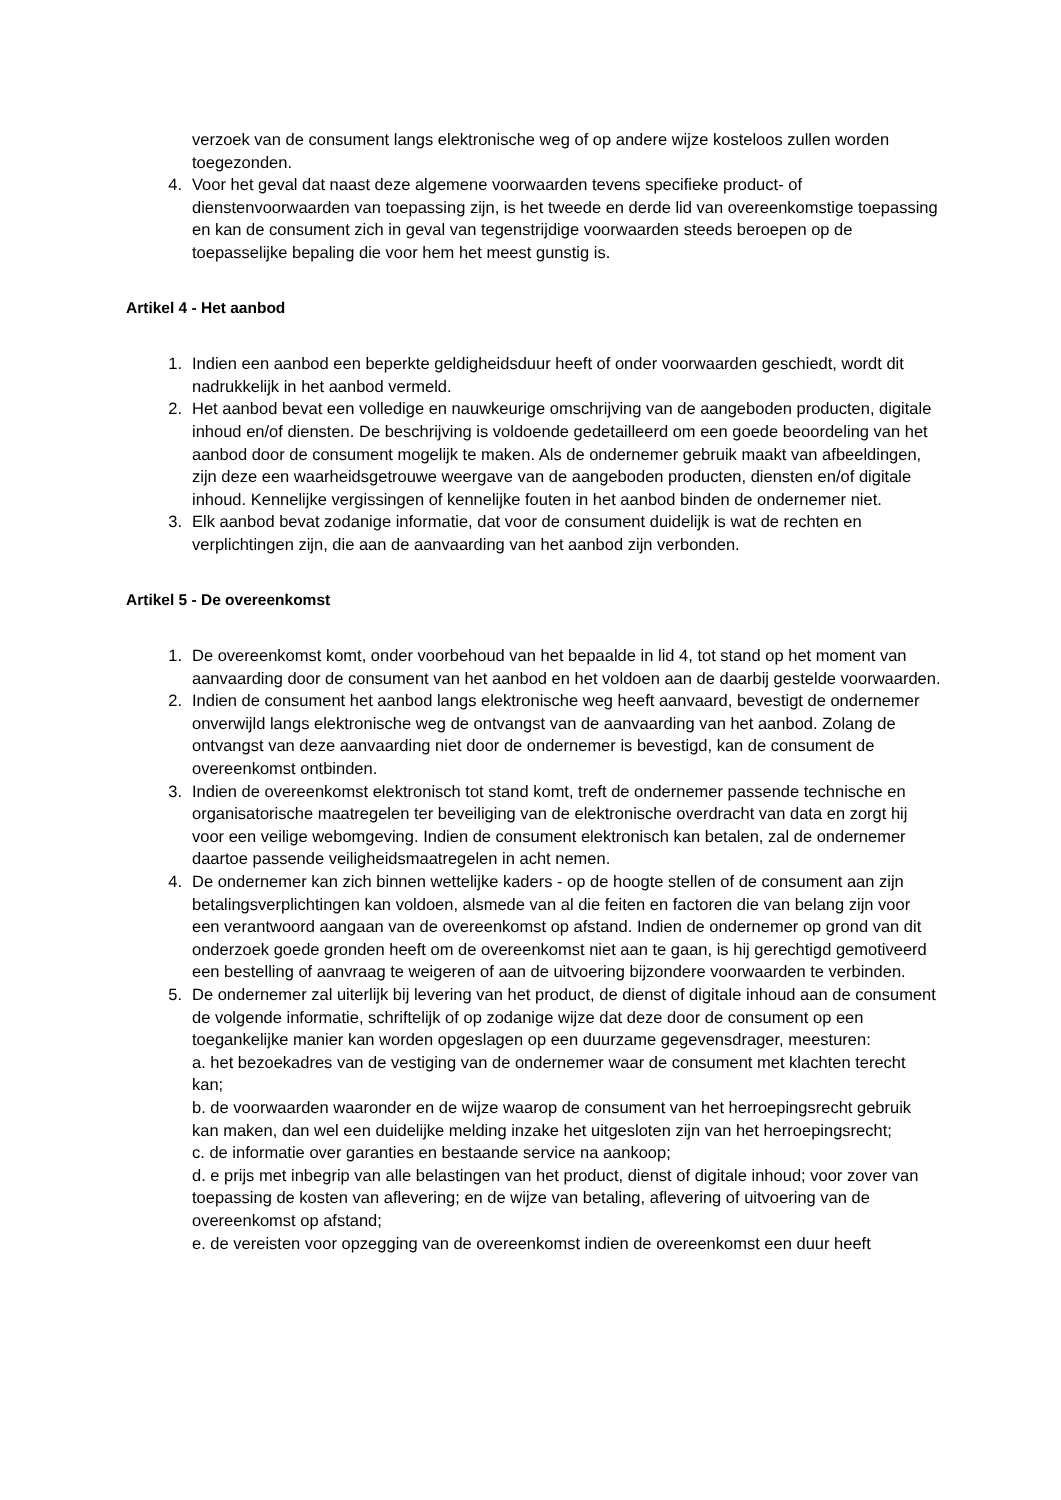verzoek van de consument langs elektronische weg of op andere wijze kosteloos zullen worden toegezonden.
4. Voor het geval dat naast deze algemene voorwaarden tevens specifieke product- of dienstenvoorwaarden van toepassing zijn, is het tweede en derde lid van overeenkomstige toepassing en kan de consument zich in geval van tegenstrijdige voorwaarden steeds beroepen op de toepasselijke bepaling die voor hem het meest gunstig is.
Artikel 4 - Het aanbod
1. Indien een aanbod een beperkte geldigheidsduur heeft of onder voorwaarden geschiedt, wordt dit nadrukkelijk in het aanbod vermeld.
2. Het aanbod bevat een volledige en nauwkeurige omschrijving van de aangeboden producten, digitale inhoud en/of diensten. De beschrijving is voldoende gedetailleerd om een goede beoordeling van het aanbod door de consument mogelijk te maken. Als de ondernemer gebruik maakt van afbeeldingen, zijn deze een waarheidsgetrouwe weergave van de aangeboden producten, diensten en/of digitale inhoud. Kennelijke vergissingen of kennelijke fouten in het aanbod binden de ondernemer niet.
3. Elk aanbod bevat zodanige informatie, dat voor de consument duidelijk is wat de rechten en verplichtingen zijn, die aan de aanvaarding van het aanbod zijn verbonden.
Artikel 5 - De overeenkomst
1. De overeenkomst komt, onder voorbehoud van het bepaalde in lid 4, tot stand op het moment van aanvaarding door de consument van het aanbod en het voldoen aan de daarbij gestelde voorwaarden.
2. Indien de consument het aanbod langs elektronische weg heeft aanvaard, bevestigt de ondernemer onverwijld langs elektronische weg de ontvangst van de aanvaarding van het aanbod. Zolang de ontvangst van deze aanvaarding niet door de ondernemer is bevestigd, kan de consument de overeenkomst ontbinden.
3. Indien de overeenkomst elektronisch tot stand komt, treft de ondernemer passende technische en organisatorische maatregelen ter beveiliging van de elektronische overdracht van data en zorgt hij voor een veilige webomgeving. Indien de consument elektronisch kan betalen, zal de ondernemer daartoe passende veiligheidsmaatregelen in acht nemen.
4. De ondernemer kan zich binnen wettelijke kaders - op de hoogte stellen of de consument aan zijn betalingsverplichtingen kan voldoen, alsmede van al die feiten en factoren die van belang zijn voor een verantwoord aangaan van de overeenkomst op afstand. Indien de ondernemer op grond van dit onderzoek goede gronden heeft om de overeenkomst niet aan te gaan, is hij gerechtigd gemotiveerd een bestelling of aanvraag te weigeren of aan de uitvoering bijzondere voorwaarden te verbinden.
5. De ondernemer zal uiterlijk bij levering van het product, de dienst of digitale inhoud aan de consument de volgende informatie, schriftelijk of op zodanige wijze dat deze door de consument op een toegankelijke manier kan worden opgeslagen op een duurzame gegevensdrager, meesturen:
a. het bezoekadres van de vestiging van de ondernemer waar de consument met klachten terecht kan;
b. de voorwaarden waaronder en de wijze waarop de consument van het herroepingsrecht gebruik kan maken, dan wel een duidelijke melding inzake het uitgesloten zijn van het herroepingsrecht;
c. de informatie over garanties en bestaande service na aankoop;
d. e prijs met inbegrip van alle belastingen van het product, dienst of digitale inhoud; voor zover van toepassing de kosten van aflevering; en de wijze van betaling, aflevering of uitvoering van de overeenkomst op afstand;
e. de vereisten voor opzegging van de overeenkomst indien de overeenkomst een duur heeft